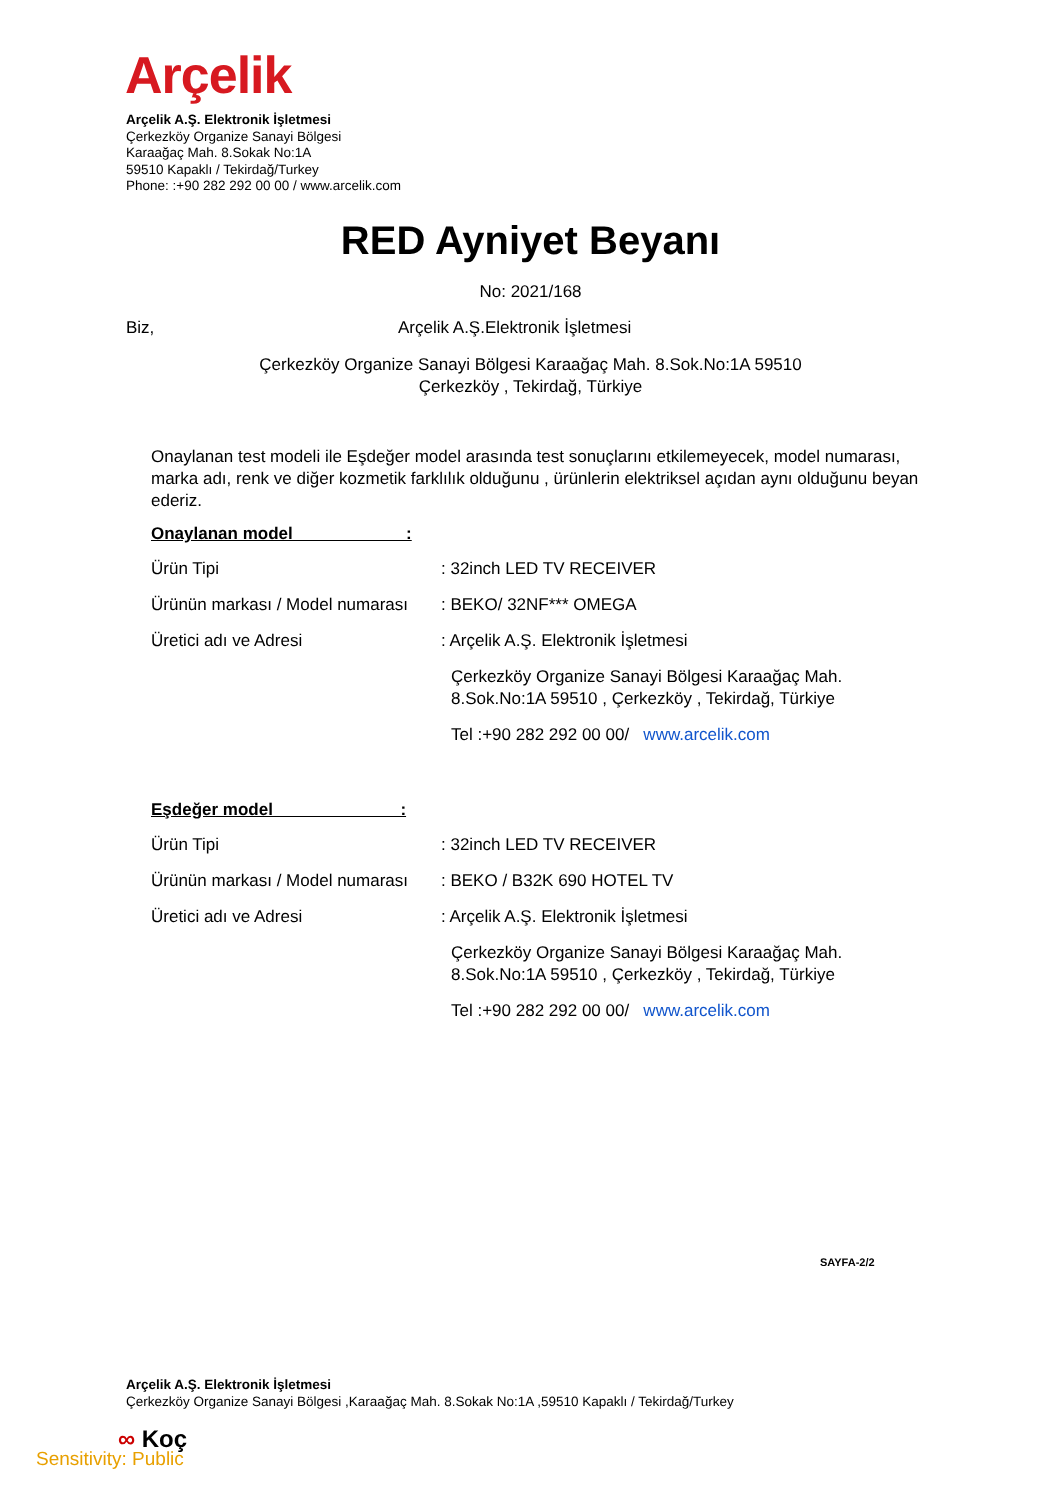Arçelik
Arçelik A.Ş. Elektronik İşletmesi
Çerkezköy Organize Sanayi Bölgesi
Karaağaç Mah. 8.Sokak No:1A
59510 Kapaklı / Tekirdağ/Turkey
Phone: :+90 282 292 00 00 / www.arcelik.com
RED Ayniyet Beyanı
No: 2021/168
Biz,
Arçelik A.Ş.Elektronik İşletmesi
Çerkezköy Organize Sanayi Bölgesi Karaağaç Mah. 8.Sok.No:1A 59510
Çerkezköy , Tekirdağ, Türkiye
Onaylanan test modeli ile Eşdeğer model arasında test sonuçlarını etkilemeyecek, model numarası, marka adı, renk ve diğer kozmetik farklılık olduğunu , ürünlerin elektriksel açıdan aynı olduğunu beyan ederiz.
Onaylanan model :
Ürün Tipi : 32inch LED TV RECEIVER
Ürünün markası / Model numarası
: BEKO/ 32NF*** OMEGA
Üretici adı ve Adresi : Arçelik A.Ş. Elektronik İşletmesi
Çerkezköy Organize Sanayi Bölgesi Karaağaç Mah.
8.Sok.No:1A 59510 , Çerkezköy , Tekirdağ, Türkiye
Tel :+90 282 292 00 00/ www.arcelik.com
Eşdeğer model :
Ürün Tipi : 32inch LED TV RECEIVER
Ürünün markası / Model numarası
: BEKO / B32K 690 HOTEL TV
Üretici adı ve Adresi : Arçelik A.Ş. Elektronik İşletmesi
Çerkezköy Organize Sanayi Bölgesi Karaağaç Mah.
8.Sok.No:1A 59510 , Çerkezköy , Tekirdağ, Türkiye
Tel :+90 282 292 00 00/ www.arcelik.com
SAYFA-2/2
Arçelik A.Ş. Elektronik İşletmesi
Çerkezköy Organize Sanayi Bölgesi ,Karaağaç Mah. 8.Sokak No:1A ,59510 Kapaklı / Tekirdağ/Turkey
∞ Koç
Sensitivity: Public